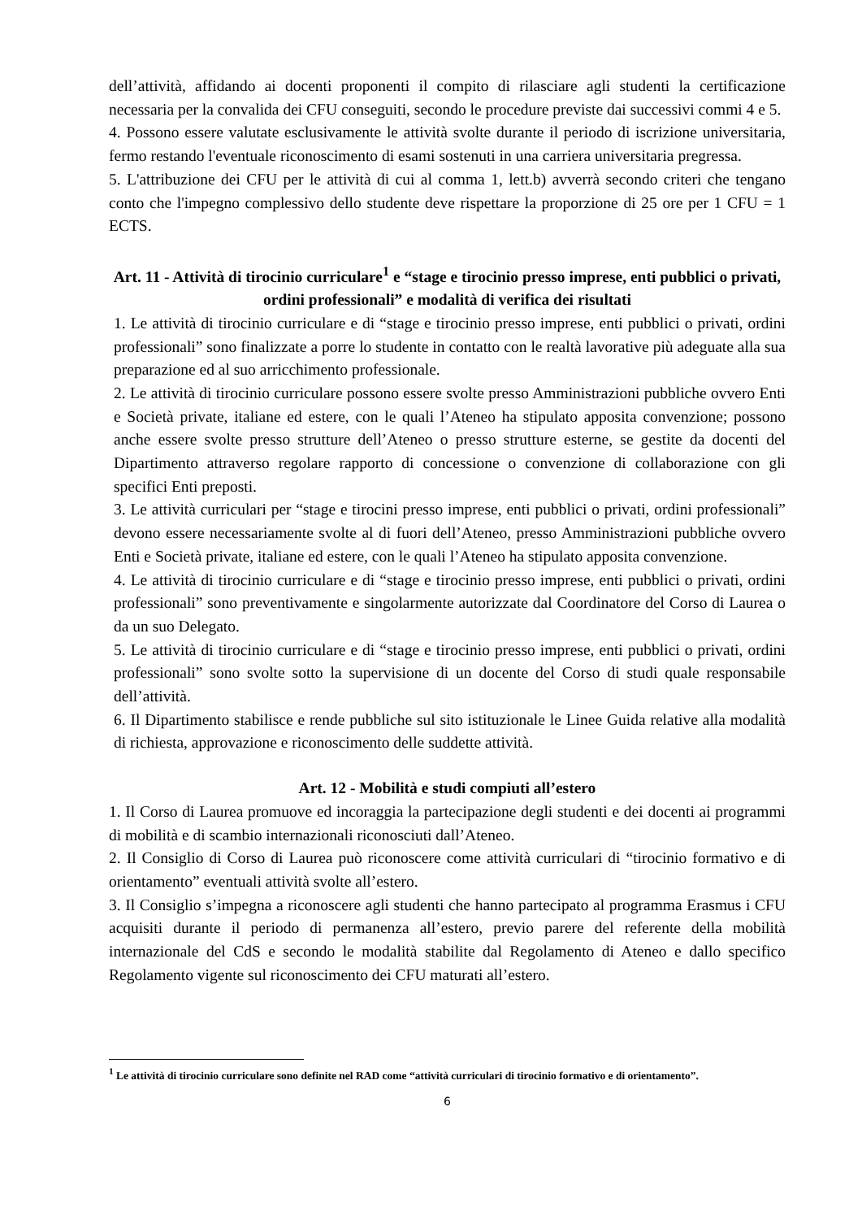dell’attività, affidando ai docenti proponenti il compito di rilasciare agli studenti la certificazione necessaria per la convalida dei CFU conseguiti, secondo le procedure previste dai successivi commi 4 e 5.
4. Possono essere valutate esclusivamente le attività svolte durante il periodo di iscrizione universitaria, fermo restando l'eventuale riconoscimento di esami sostenuti in una carriera universitaria pregressa.
5. L'attribuzione dei CFU per le attività di cui al comma 1, lett.b) avverrà secondo criteri che tengano conto che l'impegno complessivo dello studente deve rispettare la proporzione di 25 ore per 1 CFU = 1 ECTS.
Art. 11 - Attività di tirocinio curriculare<sup>1</sup> e “stage e tirocinio presso imprese, enti pubblici o privati, ordini professionali” e modalità di verifica dei risultati
1. Le attività di tirocinio curriculare e di “stage e tirocinio presso imprese, enti pubblici o privati, ordini professionali” sono finalizzate a porre lo studente in contatto con le realtà lavorative più adeguate alla sua preparazione ed al suo arricchimento professionale.
2. Le attività di tirocinio curriculare possono essere svolte presso Amministrazioni pubbliche ovvero Enti e Società private, italiane ed estere, con le quali l’Ateneo ha stipulato apposita convenzione; possono anche essere svolte presso strutture dell’Ateneo o presso strutture esterne, se gestite da docenti del Dipartimento attraverso regolare rapporto di concessione o convenzione di collaborazione con gli specifici Enti preposti.
3. Le attività curriculari per “stage e tirocini presso imprese, enti pubblici o privati, ordini professionali” devono essere necessariamente svolte al di fuori dell’Ateneo, presso Amministrazioni pubbliche ovvero Enti e Società private, italiane ed estere, con le quali l’Ateneo ha stipulato apposita convenzione.
4. Le attività di tirocinio curriculare e di “stage e tirocinio presso imprese, enti pubblici o privati, ordini professionali” sono preventivamente e singolarmente autorizzate dal Coordinatore del Corso di Laurea o da un suo Delegato.
5. Le attività di tirocinio curriculare e di “stage e tirocinio presso imprese, enti pubblici o privati, ordini professionali” sono svolte sotto la supervisione di un docente del Corso di studi quale responsabile dell’attività.
6. Il Dipartimento stabilisce e rende pubbliche sul sito istituzionale le Linee Guida relative alla modalità di richiesta, approvazione e riconoscimento delle suddette attività.
Art. 12 - Mobilità e studi compiuti all’estero
1. Il Corso di Laurea promuove ed incoraggia la partecipazione degli studenti e dei docenti ai programmi di mobilità e di scambio internazionali riconosciuti dall’Ateneo.
2. Il Consiglio di Corso di Laurea può riconoscere come attività curriculari di “tirocinio formativo e di orientamento” eventuali attività svolte all’estero.
3. Il Consiglio s’impegna a riconoscere agli studenti che hanno partecipato al programma Erasmus i CFU acquisiti durante il periodo di permanenza all’estero, previo parere del referente della mobilità internazionale del CdS e secondo le modalità stabilite dal Regolamento di Ateneo e dallo specifico Regolamento vigente sul riconoscimento dei CFU maturati all’estero.
<sup>1</sup> Le attività di tirocinio curriculare sono definite nel RAD come “attività curriculari di tirocinio formativo e di orientamento”.
6